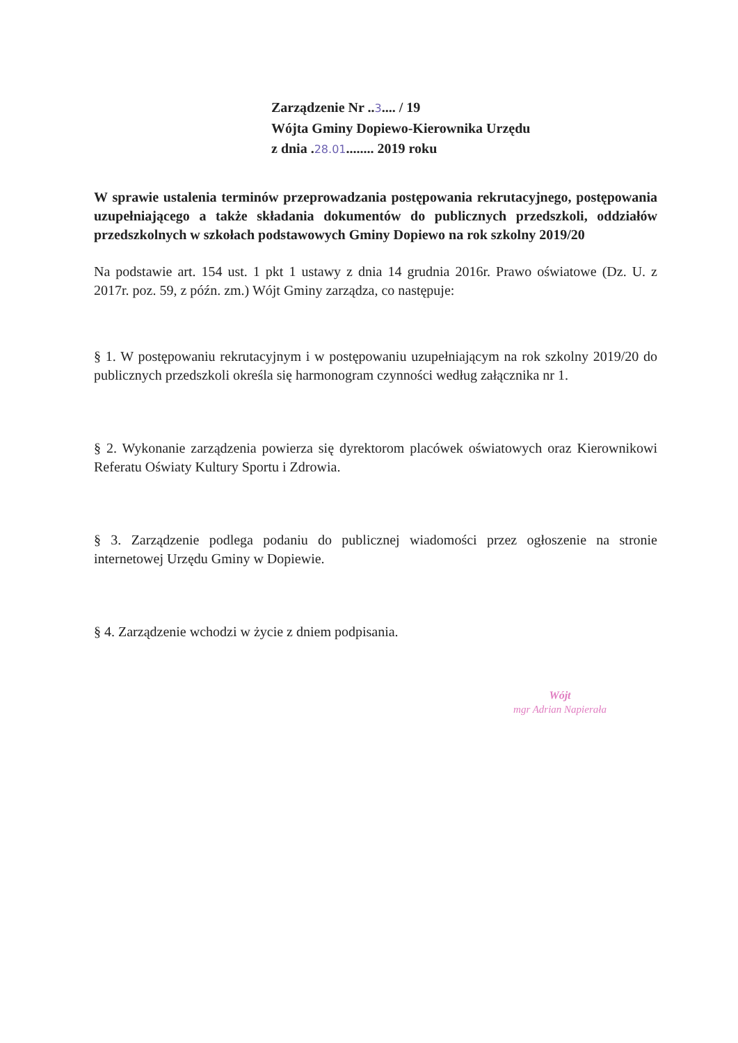Zarządzenie Nr ..3.... / 19
Wójta Gminy Dopiewo-Kierownika Urzędu
z dnia .28.01........ 2019 roku
W sprawie ustalenia terminów przeprowadzania postępowania rekrutacyjnego, postępowania uzupełniającego a także składania dokumentów do publicznych przedszkoli, oddziałów przedszkolnych w szkołach podstawowych Gminy Dopiewo na rok szkolny 2019/20
Na podstawie art. 154 ust. 1 pkt 1 ustawy z dnia 14 grudnia 2016r. Prawo oświatowe (Dz. U. z 2017r. poz. 59, z późn. zm.) Wójt Gminy zarządza, co następuje:
§ 1. W postępowaniu rekrutacyjnym i w postępowaniu uzupełniającym na rok szkolny 2019/20 do publicznych przedszkoli określa się harmonogram czynności według załącznika nr 1.
§ 2. Wykonanie zarządzenia powierza się dyrektorom placówek oświatowych oraz Kierownikowi Referatu Oświaty Kultury Sportu i Zdrowia.
§ 3. Zarządzenie podlega podaniu do publicznej wiadomości przez ogłoszenie na stronie internetowej Urzędu Gminy w Dopiewie.
§ 4. Zarządzenie wchodzi w życie z dniem podpisania.
Wójt
mgr Adrian Napierała